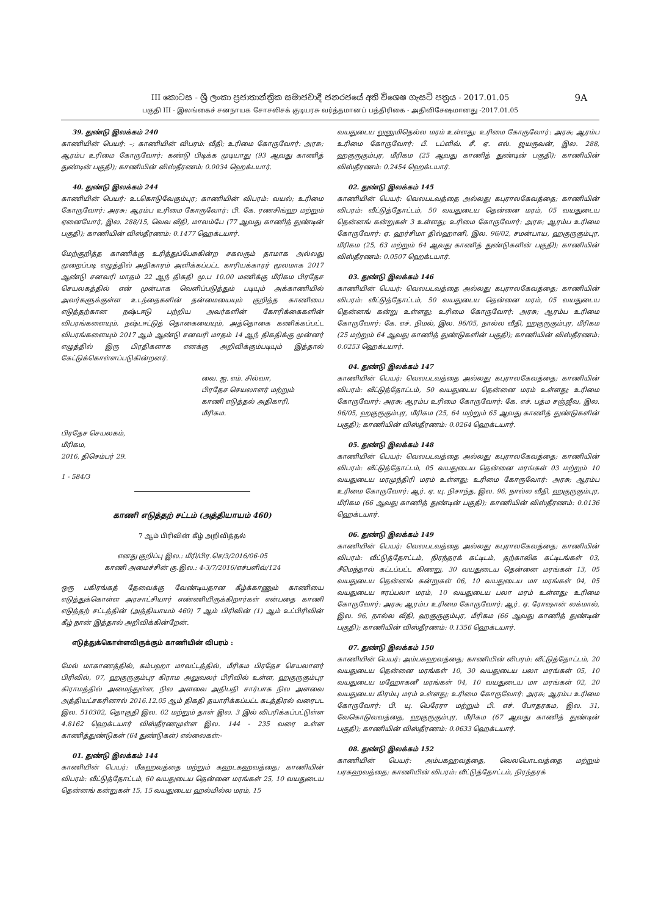III කොටස - ශ්‍රී ලංකා ප්‍රජාතාන්ත්‍රික සමාජවාදී ජනරජයේ අති විශෙෂ ගැසට් පත්‍රය - 2017.01.05 9A
பகுதி III - இலங்கைச் சனநாயக சோசலிசக் குடியரசு வர்த்தமானப் பத்திரிகை - அதிவிசேஷமானது -2017.01.05
39. துண்டு இலக்கம் 240
காணியின் பெயர்: –; காணியின் விபரம்: வீதி; உரிமை கோருவோர்: அரசு; ஆரம்ப உரிமை கோருவோர்: கண்டு பிடிக்க முடியாது (93 ஆவது காணித் துண்டின் பகுதி); காணியின் விஸ்தீரணம்: 0.0034 ஹெக்டயார்.
40. துண்டு இலக்கம் 244
காணியின் பெயர்: உடகொடுவேகும்புர; காணியின் விபரம்: வயல்; உரிமை கோருவோர்: அரசு; ஆரம்ப உரிமை கோருவோர்: பி. கே. ரணசிங்ஹ மற்றும் ஏனையோர், இல. 288/15, வெவ வீதி, மாலம்பே (77 ஆவது காணித் துண்டின் பகுதி); காணியின் விஸ்தீரணம்: 0.1477 ஹெக்டயார்.
மேற்குறித்த காணிக்கு உரித்துப்பேசுகின்ற சகலரும் தாமாக அல்லது முறைப்படி எழுத்தில் அதிகாரம் அளிக்கப்பட்ட காரியக்காரர் மூலமாக 2017 ஆண்டு சனவரி மாதம் 22 ஆந் திகதி மு.ப 10.00 மணிக்கு மீரிகம பிரதேச செயலகத்தில் என் முன்பாக வெளிப்படுத்தும் படியும் அக்காணியில் அவர்களுக்குள்ள உடந்தைகளின் தன்மையையும் குறித்த காணியை எடுத்தற்கான நஷ்டஈடு பற்றிய அவர்களின் கோரிக்கைகளின் விபரங்களையும், நஷ்டஈட்டுத் தொகையையும், அத்தொகை கணிக்கப்பட்ட விபரங்களையும் 2017 ஆம் ஆண்டு சனவரி மாதம் 14 ஆந் திகதிக்கு முன்னர் எழுத்தில் இரு பிரதிகளாக எனக்கு அறிவிக்கும்படியும் இத்தால் கேட்டுக்கொள்ளப்படுகின்றனர்.
வை. ஐ. எம். சில்வா,
பிரதேச செயலாளர் மற்றும்
காணி எடுத்தல் அதிகாரி,
மீரிகம.
பிரதேச செயலகம்,
மீரிகம,
2016, திசெம்பர் 29.
1 - 584/3
காணி எடுத்தற் சட்டம் (அத்தியாயம் 460)
7 ஆம் பிரிவின் கீழ் அறிவித்தல்
எனது குறிப்பு இல.: மீரி/பிர.செ/3/2016/06-05
காணி அமைச்சின் கு.இல.: 4-3/7/2016/எச்பளிவ்/124
ஒரு பகிரங்கத் தேவைக்கு வேண்டியதான கீழ்க்காணும் காணியை எடுத்துக்கொள்ள அரசாட்சியார் எண்ணியிருக்கிறார்கள் என்பதை காணி எடுத்தற் சட்டத்தின் (அத்தியாயம் 460) 7 ஆம் பிரிவின் (1) ஆம் உட்பிரிவின் கீழ் நான் இத்தால் அறிவிக்கின்றேன்.
எடுத்துக்கொள்ளவிருக்கும் காணியின் விபரம் :
மேல் மாகாணத்தில், கம்பஹா மாவட்டத்தில், மீரிகம பிரதேச செயலாளர் பிரிவில், 07, ஹகுருகும்புர கிராம அலுவலர் பிரிவில் உள்ள, ஹகுருகும்புர கிராமத்தில் அமைந்துள்ள, நில அளவை அதிபதி சார்பாக நில அளவை அத்தியட்சகரினால் 2016.12.05 ஆம் திகதி தயாரிக்கப்பட்ட கடத்திரல் வரைபட இல. 510302, தொகுதி இல. 02 மற்றும் தாள் இல. 3 இல் விபரிக்கப்பட்டுள்ள 4.8162 ஹெக்டயார் விஸ்தீரணமுள்ள இல. 144 - 235 வரை உள்ள காணித்துண்டுகள் (64 துண்டுகள்) எல்லைகள்:-
01. துண்டு இலக்கம் 144
காணியின் பெயர்: மீகஹவத்தை மற்றும் கஹடகஹவத்தை; காணியின் விபரம்: வீட்டுத்தோட்டம், 60 வயதுடைய தென்னை மரங்கள் 25, 10 வயதுடைய தென்னங் கன்றுகள் 15, 15 வயதுடைய ஹல்மில்ல மரம், 15
வயதுடைய லுனுமிதெல்ல மரம் உள்ளது; உரிமை கோருவோர்: அரசு; ஆரம்ப உரிமை கோருவோர்: பீ. டப்ளிவ். சீ. ஏ. எல். ஜயருவன், இல. 288, ஹகுருகும்புர, மீரிகம (25 ஆவது காணித் துண்டின் பகுதி); காணியின் விஸ்தீரணம்: 0.2454 ஹெக்டயார்.
02. துண்டு இலக்கம் 145
காணியின் பெயர்: வெலபடவத்தை அல்லது கபுராலகேவத்தை; காணியின் விபரம்: வீட்டுத்தோட்டம், 50 வயதுடைய தென்னை மரம், 05 வயதுடைய தென்னங் கன்றுகள் 3 உள்ளது; உரிமை கோருவோர்: அரசு; ஆரம்ப உரிமை கோருவோர்: ஏ. ஹர்சிமா தில்ஹானி, இல. 96/02, சமன்பாய, ஹகுருகும்புர, மீரிகம (25, 63 மற்றும் 64 ஆவது காணித் துண்டுகளின் பகுதி); காணியின் விஸ்தீரணம்: 0.0507 ஹெக்டயார்.
03. துண்டு இலக்கம் 146
காணியின் பெயர்: வெலபடவத்தை அல்லது கபுராலகேவத்தை; காணியின் விபரம்: வீட்டுத்தோட்டம், 50 வயதுடைய தென்னை மரம், 05 வயதுடைய தென்னங் கன்று உள்ளது; உரிமை கோருவோர்: அரசு; ஆரம்ப உரிமை கோருவோர்: கே. எச். நிமல், இல. 96/05, நால்ல வீதி, ஹகுருகும்புர, மீரிகம (25 மற்றும் 64 ஆவது காணித் துண்டுகளின் பகுதி); காணியின் விஸ்தீரணம்: 0.0253 ஹெக்டயார்.
04. துண்டு இலக்கம் 147
காணியின் பெயர்: வெலபடவத்தை அல்லது கபுராலகேவத்தை; காணியின் விபரம்: வீட்டுத்தோட்டம், 50 வயதுடைய தென்னை மரம் உள்ளது; உரிமை கோருவோர்: அரசு; ஆரம்ப உரிமை கோருவோர்: கே. எச். பத்ம சஞ்ஜீவ, இல. 96/05, ஹகுருகும்புர, மீரிகம (25, 64 மற்றும் 65 ஆவது காணித் துண்டுகளின் பகுதி); காணியின் விஸ்தீரணம்: 0.0264 ஹெக்டயார்.
05. துண்டு இலக்கம் 148
காணியின் பெயர்: வெலபடவத்தை அல்லது கபுராலகேவத்தை; காணியின் விபரம்: வீட்டுத்தோட்டம், 05 வயதுடைய தென்னை மரங்கள் 03 மற்றும் 10 வயதுடைய மரமுந்திரி மரம் உள்ளது; உரிமை கோருவோர்: அரசு; ஆரம்ப உரிமை கோருவோர்: ஆர். ஏ. யு. நிசாந்த, இல. 96, நால்ல வீதி, ஹகுருகும்புர, மீரிகம (66 ஆவது காணித் துண்டின் பகுதி); காணியின் விஸ்தீரணம்: 0.0136 ஹெக்டயார்.
06. துண்டு இலக்கம் 149
காணியின் பெயர்: வெலபடவத்தை அல்லது கபுராலகேவத்தை; காணியின் விபரம்: வீட்டுத்தோட்டம், நிரந்தரக் கட்டிடம், தற்காலிக கட்டிடங்கள் 03, சீமெந்தால் கட்டப்பட்ட கிணறு, 30 வயதுடைய தென்னை மரங்கள் 13, 05 வயதுடைய தென்னங் கன்றுகள் 06, 10 வயதுடைய மா மரங்கள் 04, 05 வயதுடைய ஈரப்பலா மரம், 10 வயதுடைய பலா மரம் உள்ளது; உரிமை கோருவோர்: அரசு; ஆரம்ப உரிமை கோருவோர்: ஆர். ஏ. ரோஷான் லக்மால், இல. 96, நால்ல வீதி, ஹகுருகும்புர, மீரிகம (66 ஆவது காணித் துண்டின் பகுதி); காணியின் விஸ்தீரணம்: 0.1356 ஹெக்டயார்.
07. துண்டு இலக்கம் 150
காணியின் பெயர்: அம்பகஹவத்தை; காணியின் விபரம்: வீட்டுத்தோட்டம், 20 வயதுடைய தென்னை மரங்கள் 10, 30 வயதுடைய பலா மரங்கள் 05, 10 வயதுடைய மஹோகனீ மரங்கள் 04, 10 வயதுடைய மா மரங்கள் 02, 20 வயதுடைய கிரம்பு மரம் உள்ளது; உரிமை கோருவோர்: அரசு; ஆரம்ப உரிமை கோருவோர்: பி. யு. பெரேரா மற்றும் பி. எச். போதரகம, இல. 31, வேகொடுவவத்தை, ஹகுருகும்புர, மீரிகம (67 ஆவது காணித் துண்டின் பகுதி); காணியின் விஸ்தீரணம்: 0.0633 ஹெக்டயார்.
08. துண்டு இலக்கம் 152
காணியின் பெயர்: அம்பகஹவத்தை, வெலபொடவத்தை மற்றும் பரகஹவத்தை; காணியின் விபரம்: வீட்டுத்தோட்டம், நிரந்தரக்